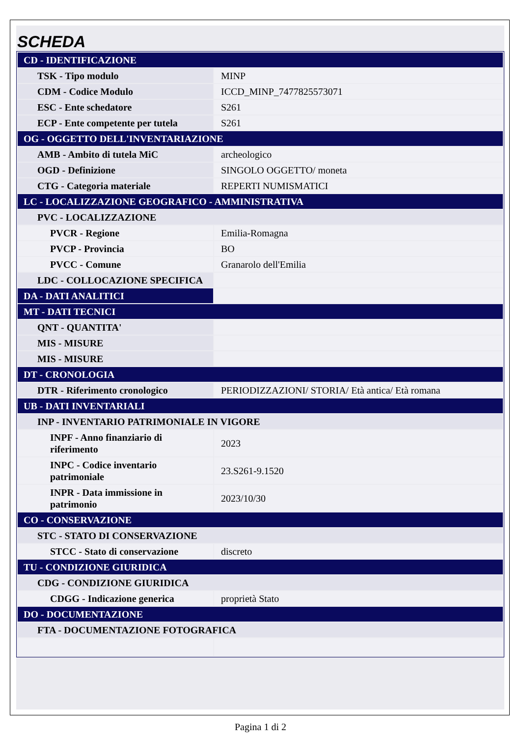SCHEDA
| CD - IDENTIFICAZIONE | |
| TSK - Tipo modulo | MINP |
| CDM - Codice Modulo | ICCD_MINP_7477825573071 |
| ESC - Ente schedatore | S261 |
| ECP - Ente competente per tutela | S261 |
| OG - OGGETTO DELL'INVENTARIAZIONE | |
| AMB - Ambito di tutela MiC | archeologico |
| OGD - Definizione | SINGOLO OGGETTO/ moneta |
| CTG - Categoria materiale | REPERTI NUMISMATICI |
| LC - LOCALIZZAZIONE GEOGRAFICO - AMMINISTRATIVA | |
| PVC - LOCALIZZAZIONE | |
| PVCR - Regione | Emilia-Romagna |
| PVCP - Provincia | BO |
| PVCC - Comune | Granarolo dell'Emilia |
| LDC - COLLOCAZIONE SPECIFICA | |
| DA - DATI ANALITICI | |
| MT - DATI TECNICI | |
| QNT - QUANTITA' | |
| MIS - MISURE | |
| MIS - MISURE | |
| DT - CRONOLOGIA | |
| DTR - Riferimento cronologico | PERIODIZZAZIONI/ STORIA/ Età antica/ Età romana |
| UB - DATI INVENTARIALI | |
| INP - INVENTARIO PATRIMONIALE IN VIGORE | |
| INPF - Anno finanziario di riferimento | 2023 |
| INPC - Codice inventario patrimoniale | 23.S261-9.1520 |
| INPR - Data immissione in patrimonio | 2023/10/30 |
| CO - CONSERVAZIONE | |
| STC - STATO DI CONSERVAZIONE | |
| STCC - Stato di conservazione | discreto |
| TU - CONDIZIONE GIURIDICA | |
| CDG - CONDIZIONE GIURIDICA | |
| CDGG - Indicazione generica | proprietà Stato |
| DO - DOCUMENTAZIONE | |
| FTA - DOCUMENTAZIONE FOTOGRAFICA | |
Pagina 1 di 2